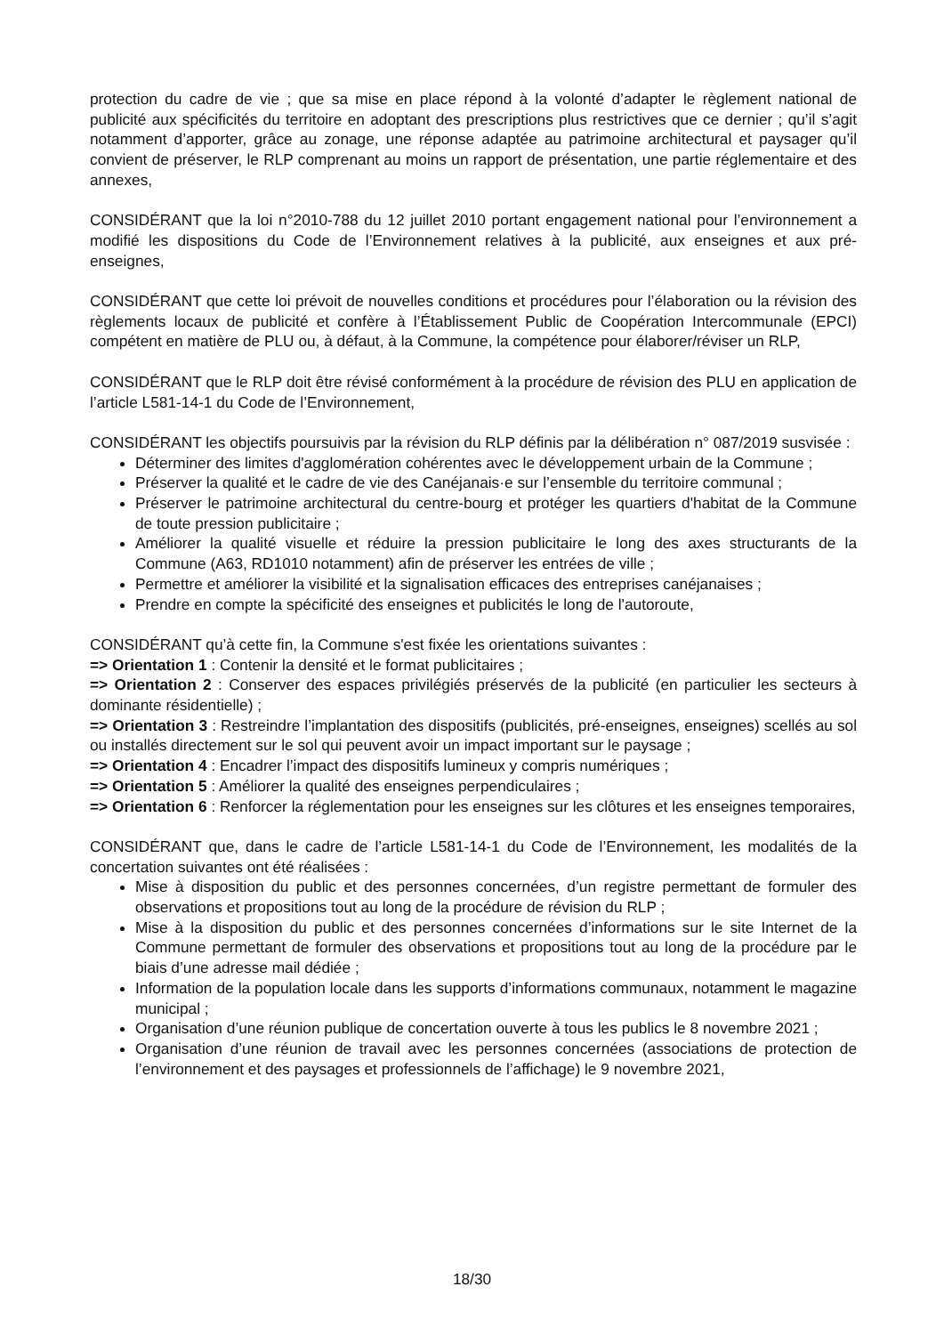protection du cadre de vie ; que sa mise en place répond à la volonté d’adapter le règlement national de publicité aux spécificités du territoire en adoptant des prescriptions plus restrictives que ce dernier ; qu’il s’agit notamment d’apporter, grâce au zonage, une réponse adaptée au patrimoine architectural et paysager qu’il convient de préserver, le RLP comprenant au moins un rapport de présentation, une partie réglementaire et des annexes,
CONSIDÉRANT que la loi n°2010-788 du 12 juillet 2010 portant engagement national pour l’environnement a modifié les dispositions du Code de l’Environnement relatives à la publicité, aux enseignes et aux pré-enseignes,
CONSIDÉRANT que cette loi prévoit de nouvelles conditions et procédures pour l’élaboration ou la révision des règlements locaux de publicité et confère à l’Établissement Public de Coopération Intercommunale (EPCI) compétent en matière de PLU ou, à défaut, à la Commune, la compétence pour élaborer/réviser un RLP,
CONSIDÉRANT que le RLP doit être révisé conformément à la procédure de révision des PLU en application de l’article L581-14-1 du Code de l’Environnement,
CONSIDÉRANT les objectifs poursuivis par la révision du RLP définis par la délibération n° 087/2019 susvisée :
Déterminer des limites d'agglomération cohérentes avec le développement urbain de la Commune ;
Préserver la qualité et le cadre de vie des Canéjanais·e sur l’ensemble du territoire communal ;
Préserver le patrimoine architectural du centre-bourg et protéger les quartiers d'habitat de la Commune de toute pression publicitaire ;
Améliorer la qualité visuelle et réduire la pression publicitaire le long des axes structurants de la Commune (A63, RD1010 notamment) afin de préserver les entrées de ville ;
Permettre et améliorer la visibilité et la signalisation efficaces des entreprises canéjanaises ;
Prendre en compte la spécificité des enseignes et publicités le long de l'autoroute,
CONSIDÉRANT qu’à cette fin, la Commune s'est fixée les orientations suivantes :
=> Orientation 1 : Contenir la densité et le format publicitaires ;
=> Orientation 2 : Conserver des espaces privilégiés préservés de la publicité (en particulier les secteurs à dominante résidentielle) ;
=> Orientation 3 : Restreindre l’implantation des dispositifs (publicités, pré-enseignes, enseignes) scellés au sol ou installés directement sur le sol qui peuvent avoir un impact important sur le paysage ;
=> Orientation 4 : Encadrer l’impact des dispositifs lumineux y compris numériques ;
=> Orientation 5 : Améliorer la qualité des enseignes perpendiculaires ;
=> Orientation 6 : Renforcer la réglementation pour les enseignes sur les clôtures et les enseignes temporaires,
CONSIDÉRANT que, dans le cadre de l’article L581-14-1 du Code de l’Environnement, les modalités de la concertation suivantes ont été réalisées :
Mise à disposition du public et des personnes concernées, d’un registre permettant de formuler des observations et propositions tout au long de la procédure de révision du RLP ;
Mise à la disposition du public et des personnes concernées d’informations sur le site Internet de la Commune permettant de formuler des observations et propositions tout au long de la procédure par le biais d’une adresse mail dédiée ;
Information de la population locale dans les supports d’informations communaux, notamment le magazine municipal ;
Organisation d’une réunion publique de concertation ouverte à tous les publics le 8 novembre 2021 ;
Organisation d’une réunion de travail avec les personnes concernées (associations de protection de l’environnement et des paysages et professionnels de l’affichage) le 9 novembre 2021,
18/30